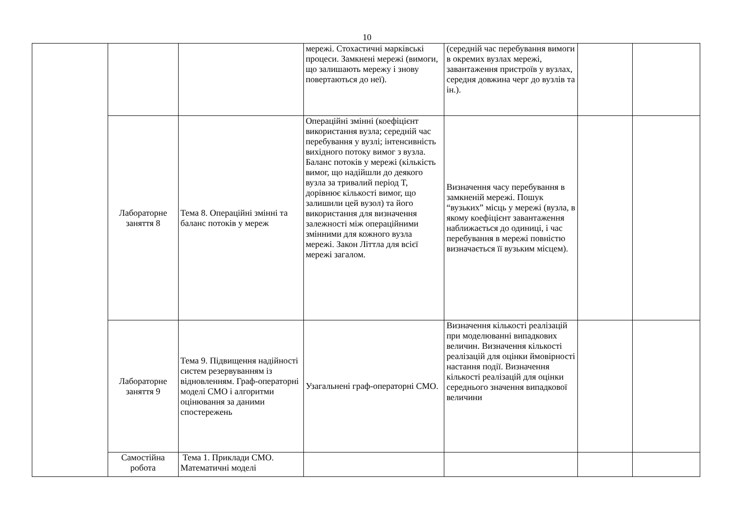10
| | | | мережі. Стохастичні марківські процеси. Замкнені мережі (вимоги, що залишають мережу і знову повертаються до неї). | (середній час перебування вимоги в окремих вузлах мережі, завантаження пристроїв у вузлах, середня довжина черг до вузлів та ін.). | | |
| | Лабораторне заняття 8 | Тема 8. Операційні змінні та баланс потоків у мереж | Операційні змінні (коефіцієнт використання вузла; середній час перебування у вузлі; інтенсивність вихідного потоку вимог з вузла. Баланс потоків у мережі (кількість вимог, що надійшли до деякого вузла за тривалий період T, дорівнює кількості вимог, що залишили цей вузол) та його використання для визначення залежності між операційними змінними для кожного вузла мережі. Закон Літтла для всієї мережі загалом. | Визначення часу перебування в замкненій мережі. Пошук “вузьких” місць у мережі (вузла, в якому коефіцієнт завантаження наближається до одиниці, і час перебування в мережі повністю визначається її вузьким місцем). | | |
| | Лабораторне заняття 9 | Тема 9. Підвищення надійності систем резервуванням із відновленням. Граф-операторні моделі СМО і алгоритми оцінювання за даними спостережень | Узагальнені граф-операторні СМО. | Визначення кількості реалізацій при моделюванні випадкових величин. Визначення кількості реалізацій для оцінки ймовірності настання події. Визначення кількості реалізацій для оцінки середнього значення випадкової величини | | |
| | Самостійна робота | Тема 1. Приклади СМО. Математичні моделі | | | | |